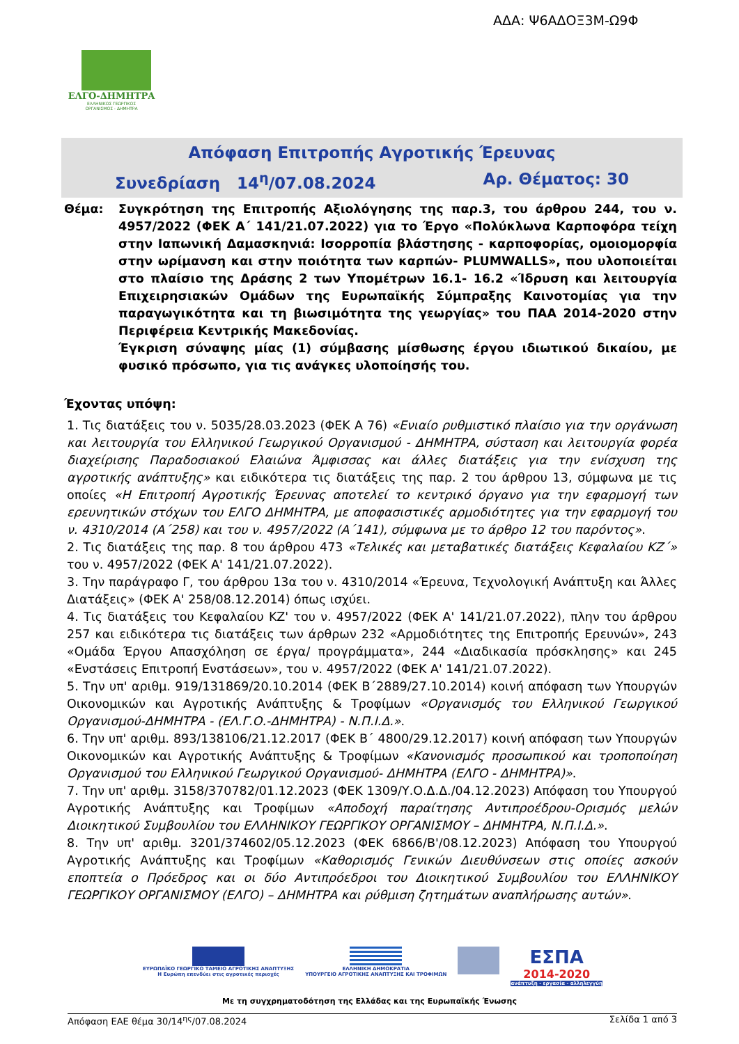ΑΔΑ: Ψ6ΑΔΟΞ3Μ-Ω9Φ
ΕΛΓΟ-ΔΗΜΗΤΡΑ
ΕΛΛΗΝΙΚΟΣ ΓΕΩΡΓΙΚΟΣ
ΟΡΓΑΝΙΣΜΟΣ - ΔΗΜΗΤΡΑ
Απόφαση Επιτροπής Αγροτικής Έρευνας
Συνεδρίαση 14<sup>η</sup>/07.08.2024 Αρ. Θέματος: 30
Θέμα: Συγκρότηση της Επιτροπής Αξιολόγησης της παρ.3, του άρθρου 244, του ν. 4957/2022 (ΦΕΚ Α΄ 141/21.07.2022) για το Έργο «Πολύκλωνα Καρποφόρα τείχη στην Ιαπωνική Δαμασκηνιά: Ισορροπία βλάστησης - καρποφορίας, ομοιομορφία στην ωρίμανση και στην ποιότητα των καρπών- PLUMWALLS», που υλοποιείται στο πλαίσιο της Δράσης 2 των Υπομέτρων 16.1- 16.2 «Ίδρυση και λειτουργία Επιχειρησιακών Ομάδων της Ευρωπαϊκής Σύμπραξης Καινοτομίας για την παραγωγικότητα και τη βιωσιμότητα της γεωργίας» του ΠΑΑ 2014-2020 στην Περιφέρεια Κεντρικής Μακεδονίας.
Έγκριση σύναψης μίας (1) σύμβασης μίσθωσης έργου ιδιωτικού δικαίου, με φυσικό πρόσωπο, για τις ανάγκες υλοποίησής του.
Έχοντας υπόψη:
1. Τις διατάξεις του ν. 5035/28.03.2023 (ΦΕΚ Α 76) «Ενιαίο ρυθμιστικό πλαίσιο για την οργάνωση και λειτουργία του Ελληνικού Γεωργικού Οργανισμού - ΔΗΜΗΤΡΑ, σύσταση και λειτουργία φορέα διαχείρισης Παραδοσιακού Ελαιώνα Άμφισσας και άλλες διατάξεις για την ενίσχυση της αγροτικής ανάπτυξης» και ειδικότερα τις διατάξεις της παρ. 2 του άρθρου 13, σύμφωνα με τις οποίες «Η Επιτροπή Αγροτικής Έρευνας αποτελεί το κεντρικό όργανο για την εφαρμογή των ερευνητικών στόχων του ΕΛΓΟ ΔΗΜΗΤΡΑ, με αποφασιστικές αρμοδιότητες για την εφαρμογή του ν. 4310/2014 (Α΄258) και του ν. 4957/2022 (Α΄141), σύμφωνα με το άρθρο 12 του παρόντος».
2. Τις διατάξεις της παρ. 8 του άρθρου 473 «Τελικές και μεταβατικές διατάξεις Κεφαλαίου ΚΖ΄» του ν. 4957/2022 (ΦΕΚ Α' 141/21.07.2022).
3. Την παράγραφο Γ, του άρθρου 13α του ν. 4310/2014 «Έρευνα, Τεχνολογική Ανάπτυξη και Άλλες Διατάξεις» (ΦΕΚ Α' 258/08.12.2014) όπως ισχύει.
4. Τις διατάξεις του Κεφαλαίου ΚΖ' του ν. 4957/2022 (ΦΕΚ Α' 141/21.07.2022), πλην του άρθρου 257 και ειδικότερα τις διατάξεις των άρθρων 232 «Αρμοδιότητες της Επιτροπής Ερευνών», 243 «Ομάδα Έργου Απασχόληση σε έργα/ προγράμματα», 244 «Διαδικασία πρόσκλησης» και 245 «Ενστάσεις Επιτροπή Ενστάσεων», του ν. 4957/2022 (ΦΕΚ Α' 141/21.07.2022).
5. Την υπ' αριθμ. 919/131869/20.10.2014 (ΦΕΚ Β΄2889/27.10.2014) κοινή απόφαση των Υπουργών Οικονομικών και Αγροτικής Ανάπτυξης & Τροφίμων «Οργανισμός του Ελληνικού Γεωργικού Οργανισμού-ΔΗΜΗΤΡΑ - (ΕΛ.Γ.Ο.-ΔΗΜΗΤΡΑ) - Ν.Π.Ι.Δ.».
6. Την υπ' αριθμ. 893/138106/21.12.2017 (ΦΕΚ Β΄ 4800/29.12.2017) κοινή απόφαση των Υπουργών Οικονομικών και Αγροτικής Ανάπτυξης & Τροφίμων «Κανονισμός προσωπικού και τροποποίηση Οργανισμού του Ελληνικού Γεωργικού Οργανισμού- ΔΗΜΗΤΡΑ (ΕΛΓΟ - ΔΗΜΗΤΡΑ)».
7. Την υπ' αριθμ. 3158/370782/01.12.2023 (ΦΕΚ 1309/Υ.Ο.Δ.Δ./04.12.2023) Απόφαση του Υπουργού Αγροτικής Ανάπτυξης και Τροφίμων «Αποδοχή παραίτησης Αντιπροέδρου-Ορισμός μελών Διοικητικού Συμβουλίου του ΕΛΛΗΝΙΚΟΥ ΓΕΩΡΓΙΚΟΥ ΟΡΓΑΝΙΣΜΟΥ – ΔΗΜΗΤΡΑ, Ν.Π.Ι.Δ.».
8. Την υπ' αριθμ. 3201/374602/05.12.2023 (ΦΕΚ 6866/Β'/08.12.2023) Απόφαση του Υπουργού Αγροτικής Ανάπτυξης και Τροφίμων «Καθορισμός Γενικών Διευθύνσεων στις οποίες ασκούν εποπτεία ο Πρόεδρος και οι δύο Αντιπρόεδροι του Διοικητικού Συμβουλίου του ΕΛΛΗΝΙΚΟΥ ΓΕΩΡΓΙΚΟΥ ΟΡΓΑΝΙΣΜΟΥ (ΕΛΓΟ) – ΔΗΜΗΤΡΑ και ρύθμιση ζητημάτων αναπλήρωσης αυτών».
ΕΥΡΩΠΑΪΚΟ ΓΕΩΡΓΙΚΟ ΤΑΜΕΙΟ ΑΓΡΟΤΙΚΗΣ ΑΝΑΠΤΥΞΗΣ
Η Ευρώπη επενδύει στις αγροτικές περιοχές
ΕΛΛΗΝΙΚΗ ΔΗΜΟΚΡΑΤΙΑ
ΥΠΟΥΡΓΕΙΟ ΑΓΡΟΤΙΚΗΣ ΑΝΑΠΤΥΞΗΣ ΚΑΙ ΤΡΟΦΙΜΩΝ
ΕΣΠΑ
2014-2020
ανάπτυξη - εργασία - αλληλεγγύη
Με τη συγχρηματοδότηση της Ελλάδας και της Ευρωπαϊκής Ένωσης
Απόφαση ΕΑΕ θέμα 30/14<sup>ης</sup>/07.08.2024 Σελίδα 1 από 3